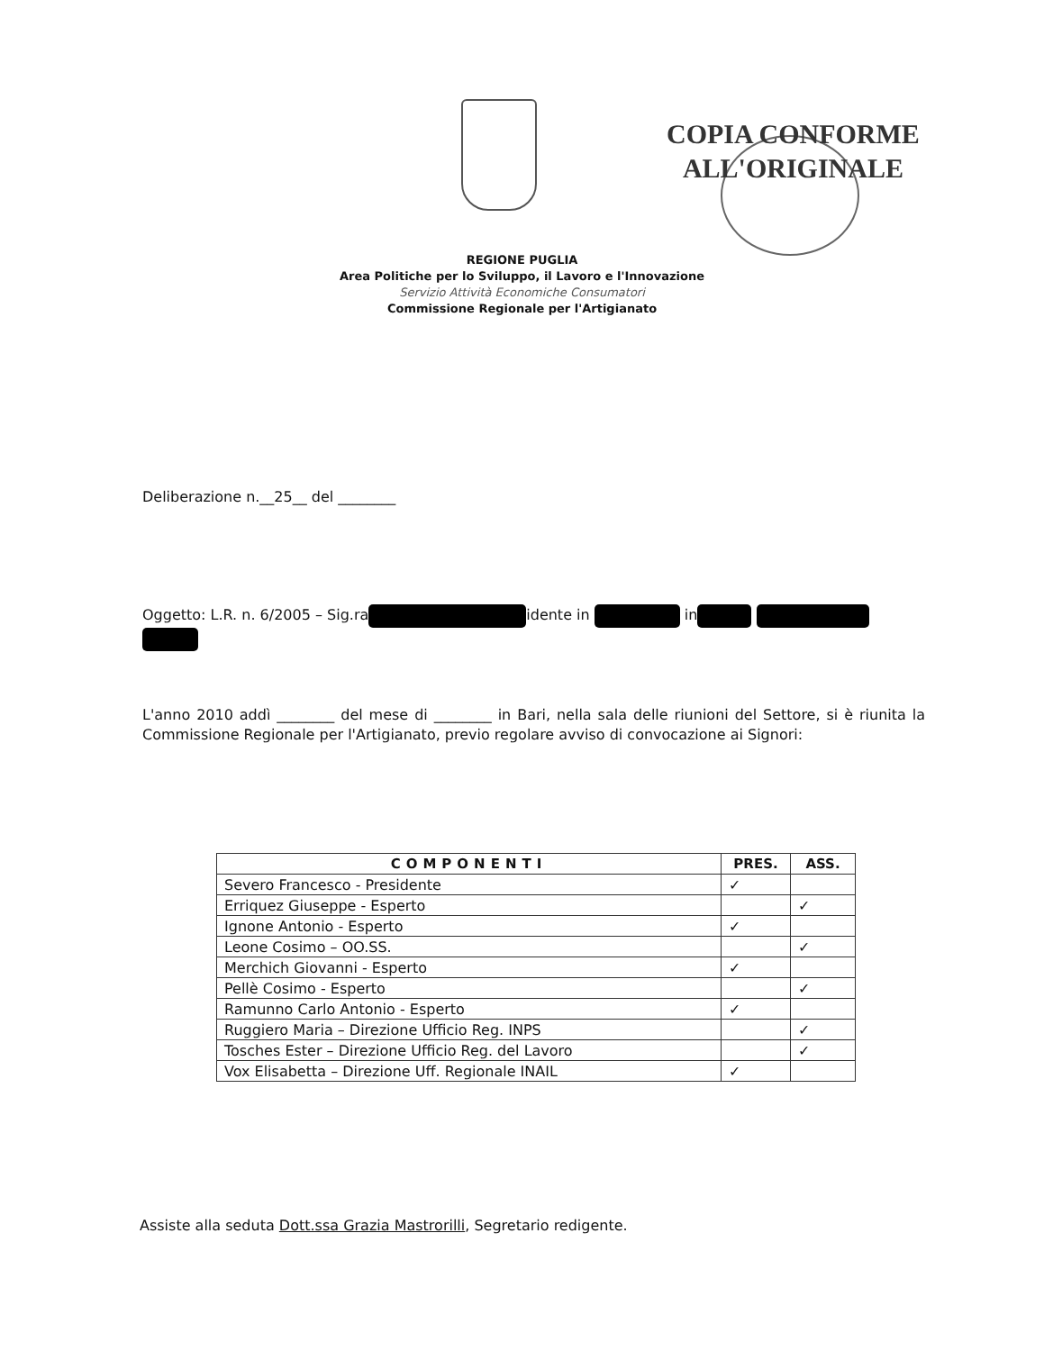COPIA CONFORME
ALL'ORIGINALE
REGIONE PUGLIA
Area Politiche per lo Sviluppo, il Lavoro e l'Innovazione
Servizio Attività Economiche Consumatori
Commissione Regionale per l'Artigianato
Deliberazione n.__25__ del ________
Oggetto: L.R. n. 6/2005 – Sig.ra idente in in
L'anno 2010 addì ________ del mese di ________ in Bari, nella sala delle riunioni del Settore, si è riunita la Commissione Regionale per l'Artigianato, previo regolare avviso di convocazione ai Signori:
| COMPONENTI | PRES. | ASS. |
| --- | --- | --- |
| Severo Francesco - Presidente | ✓ | |
| Erriquez Giuseppe - Esperto | | ✓ |
| Ignone Antonio - Esperto | ✓ | |
| Leone Cosimo – OO.SS. | | ✓ |
| Merchich Giovanni - Esperto | ✓ | |
| Pellè Cosimo - Esperto | | ✓ |
| Ramunno Carlo Antonio - Esperto | ✓ | |
| Ruggiero Maria – Direzione Ufficio Reg. INPS | | ✓ |
| Tosches Ester – Direzione Ufficio Reg. del Lavoro | | ✓ |
| Vox Elisabetta – Direzione Uff. Regionale INAIL | ✓ | |
Assiste alla seduta Dott.ssa Grazia Mastrorilli, Segretario redigente.